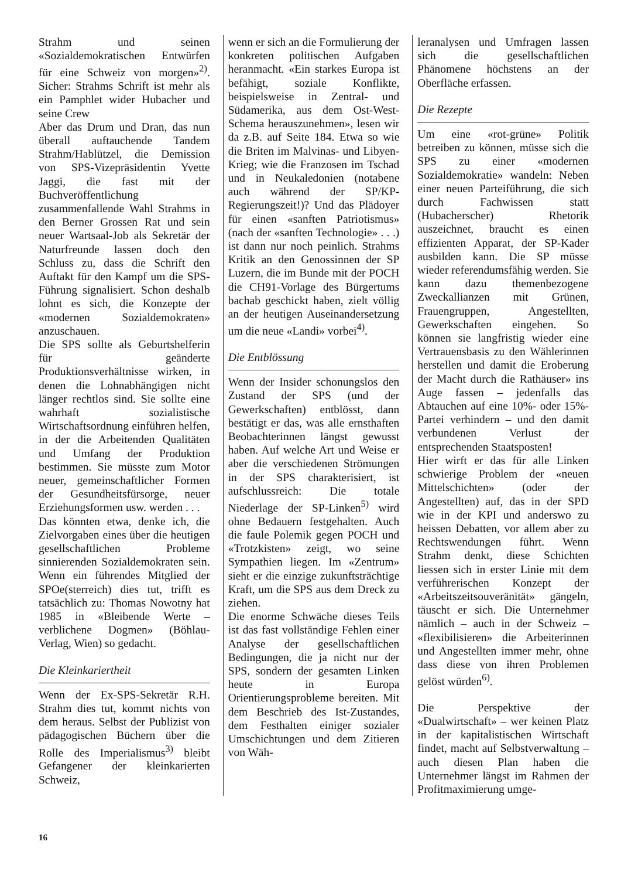Strahm und seinen «Sozialdemokratischen Entwürfen für eine Schweiz von morgen»<sup>2)</sup>. Sicher: Strahms Schrift ist mehr als ein Pamphlet wider Hubacher und seine Crew
Aber das Drum und Dran, das nun überall auftauchende Tandem Strahm/Hablützel, die Demission von SPS-Vizepräsidentin Yvette Jaggi, die fast mit der Buchveröffentlichung zusammenfallende Wahl Strahms in den Berner Grossen Rat und sein neuer Wartsaal-Job als Sekretär der Naturfreunde lassen doch den Schluss zu, dass die Schrift den Auftakt für den Kampf um die SPS-Führung signalisiert. Schon deshalb lohnt es sich, die Konzepte der «modernen Sozialdemokraten» anzuschauen.
Die SPS sollte als Geburtshelferin für geänderte Produktionsverhältnisse wirken, in denen die Lohnabhängigen nicht länger rechtlos sind. Sie sollte eine wahrhaft sozialistische Wirtschaftsordnung einführen helfen, in der die Arbeitenden Qualitäten und Umfang der Produktion bestimmen. Sie müsste zum Motor neuer, gemeinschaftlicher Formen der Gesundheitsfürsorge, neuer Erziehungsformen usw. werden . . .
Das könnten etwa, denke ich, die Zielvorgaben eines über die heutigen gesellschaftlichen Probleme sinnierenden Sozialdemokraten sein. Wenn ein führendes Mitglied der SPOe(sterreich) dies tut, trifft es tatsächlich zu: Thomas Nowotny hat 1985 in «Bleibende Werte – verblichene Dogmen» (Böhlau-Verlag, Wien) so gedacht.
Die Kleinkariertheit
Wenn der Ex-SPS-Sekretär R.H. Strahm dies tut, kommt nichts von dem heraus. Selbst der Publizist von pädagogischen Büchern über die Rolle des Imperialismus<sup>3)</sup> bleibt Gefangener der kleinkarierten Schweiz,
wenn er sich an die Formulierung der konkreten politischen Aufgaben heranmacht. «Ein starkes Europa ist befähigt, soziale Konflikte, beispielsweise in Zentral- und Südamerika, aus dem Ost-West-Schema herauszunehmen», lesen wir da z.B. auf Seite 184. Etwa so wie die Briten im Malvinas- und Libyen-Krieg; wie die Franzosen im Tschad und in Neukaledonien (notabene auch während der SP/KP-Regierungszeit!)? Und das Plädoyer für einen «sanften Patriotismus» (nach der «sanften Technologie» . . .) ist dann nur noch peinlich. Strahms Kritik an den Genossinnen der SP Luzern, die im Bunde mit der POCH die CH91-Vorlage des Bürgertums bachab geschickt haben, zielt völlig an der heutigen Auseinandersetzung um die neue «Landi» vorbei<sup>4)</sup>.
Die Entblössung
Wenn der Insider schonungslos den Zustand der SPS (und der Gewerkschaften) entblösst, dann bestätigt er das, was alle ernsthaften Beobachterinnen längst gewusst haben. Auf welche Art und Weise er aber die verschiedenen Strömungen in der SPS charakterisiert, ist aufschlussreich: Die totale Niederlage der SP-Linken<sup>5)</sup> wird ohne Bedauern festgehalten. Auch die faule Polemik gegen POCH und «Trotzkisten» zeigt, wo seine Sympathien liegen. Im «Zentrum» sieht er die einzige zukunftsträchtige Kraft, um die SPS aus dem Dreck zu ziehen.
Die enorme Schwäche dieses Teils ist das fast vollständige Fehlen einer Analyse der gesellschaftlichen Bedingungen, die ja nicht nur der SPS, sondern der gesamten Linken heute in Europa Orientierungsprobleme bereiten. Mit dem Beschrieb des Ist-Zustandes, dem Festhalten einiger sozialer Umschichtungen und dem Zitieren von Wäh-
leranalysen und Umfragen lassen sich die gesellschaftlichen Phänomene höchstens an der Oberfläche erfassen.
Die Rezepte
Um eine «rot-grüne» Politik betreiben zu können, müsse sich die SPS zu einer «modernen Sozialdemokratie» wandeln: Neben einer neuen Parteiführung, die sich durch Fachwissen statt (Hubacherscher) Rhetorik auszeichnet, braucht es einen effizienten Apparat, der SP-Kader ausbilden kann. Die SP müsse wieder referendumsfähig werden. Sie kann dazu themenbezogene Zweckallianzen mit Grünen, Frauengruppen, Angestellten, Gewerkschaften eingehen. So können sie langfristig wieder eine Vertrauensbasis zu den Wählerinnen herstellen und damit die Eroberung der Macht durch die Rathäuser» ins Auge fassen – jedenfalls das Abtauchen auf eine 10%- oder 15%-Partei verhindern – und den damit verbundenen Verlust der entsprechenden Staatsposten!
Hier wirft er das für alle Linken schwierige Problem der «neuen Mittelschichten» (oder der Angestellten) auf, das in der SPD wie in der KPI und anderswo zu heissen Debatten, vor allem aber zu Rechtswendungen führt. Wenn Strahm denkt, diese Schichten liessen sich in erster Linie mit dem verführerischen Konzept der «Arbeitszeitsouveränität» gängeln, täuscht er sich. Die Unternehmer nämlich – auch in der Schweiz – «flexibilisieren» die Arbeiterinnen und Angestellten immer mehr, ohne dass diese von ihren Problemen gelöst würden<sup>6)</sup>.
Die Perspektive der «Dualwirtschaft» – wer keinen Platz in der kapitalistischen Wirtschaft findet, macht auf Selbstverwaltung – auch diesen Plan haben die Unternehmer längst im Rahmen der Profitmaximierung umge-
16